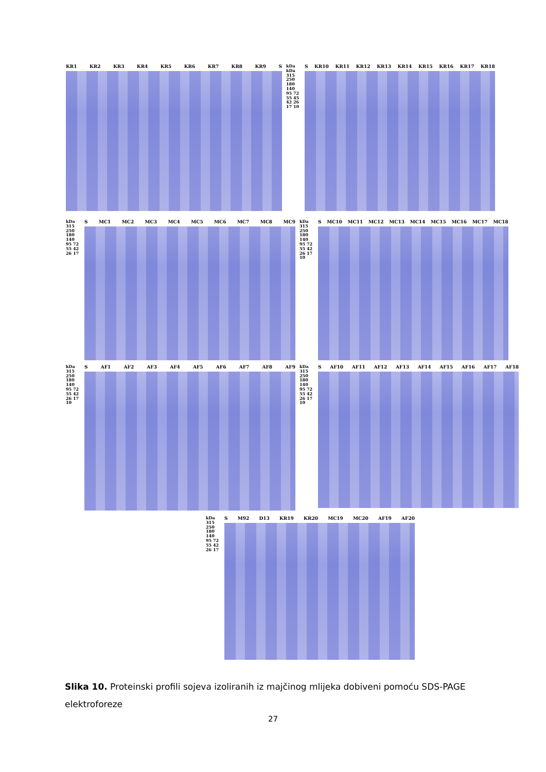KR1 KR2 KR3 KR4 KR5 KR6 KR7 KR8 KR9 S
kDa kDa
315 250 180 140 95 72 55 45 42 26 17 10
S KR10 KR11 KR12 KR13 KR14 KR15 KR16 KR17 KR18
kDa 315 250 180 140 95 72 55 42 26 17
S MC1 MC2 MC3 MC4 MC5 MC6 MC7 MC8 MC9
kDa 315 250 180 140 95 72 55 42 26 17 10
S MC10 MC11 MC12 MC13 MC14 MC15 MC16 MC17 MC18
kDa 315 250 180 140 95 72 55 42 26 17 10
S AF1 AF2 AF3 AF4 AF5 AF6 AF7 AF8 AF9
kDa 315 250 180 140 95 72 55 42 26 17 10
S AF10 AF11 AF12 AF13 AF14 AF15 AF16 AF17 AF18
kDa 315 250 180 140 95 72 55 42 26 17
S M92 D13 KR19 KR20 MC19 MC20 AF19 AF20
Slika 10. Proteinski profili sojeva izoliranih iz majčinog mlijeka dobiveni pomoću SDS-PAGE elektroforeze
27